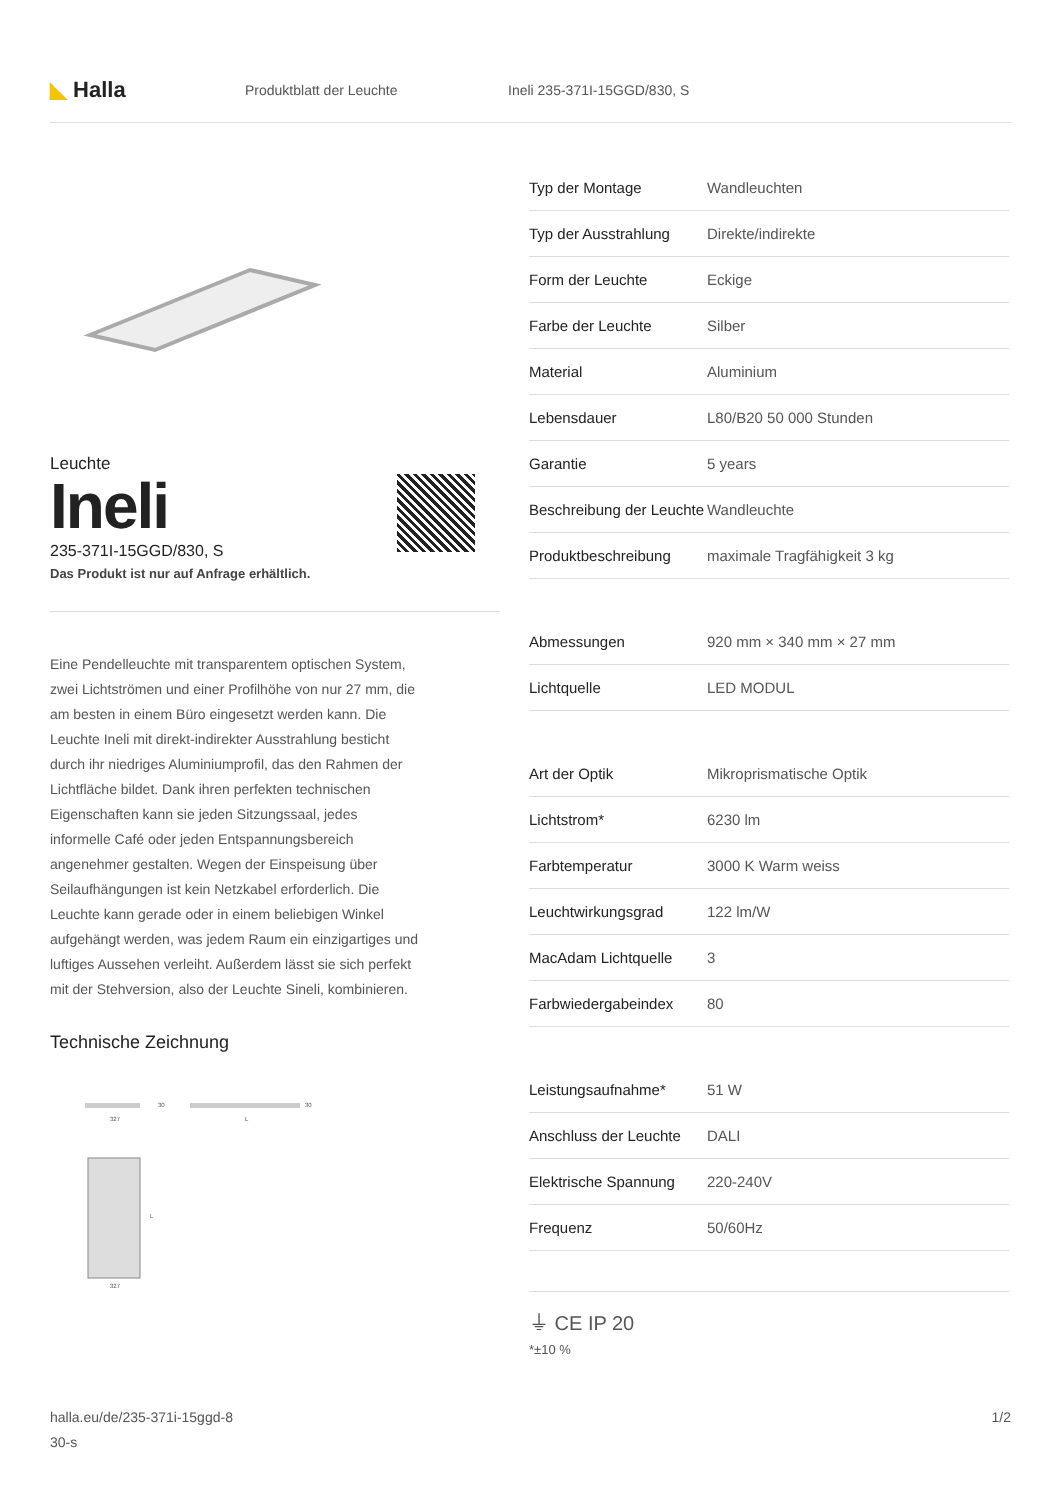◣ Halla Produktblatt der Leuchte Ineli 235-371I-15GGD/830, S
Leuchte
Ineli
235-371I-15GGD/830, S
Das Produkt ist nur auf Anfrage erhältlich.
Eine Pendelleuchte mit transparentem optischen System, zwei Lichtströmen und einer Profilhöhe von nur 27 mm, die am besten in einem Büro eingesetzt werden kann. Die Leuchte Ineli mit direkt-indirekter Ausstrahlung besticht durch ihr niedriges Aluminiumprofil, das den Rahmen der Lichtfläche bildet. Dank ihren perfekten technischen Eigenschaften kann sie jeden Sitzungssaal, jedes informelle Café oder jeden Entspannungsbereich angenehmer gestalten. Wegen der Einspeisung über Seilaufhängungen ist kein Netzkabel erforderlich. Die Leuchte kann gerade oder in einem beliebigen Winkel aufgehängt werden, was jedem Raum ein einzigartiges und luftiges Aussehen verleiht. Außerdem lässt sie sich perfekt mit der Stehversion, also der Leuchte Sineli, kombinieren.
Technische Zeichnung
327
30
L
30
L
327
| Typ der Montage | Wandleuchten |
| Typ der Ausstrahlung | Direkte/indirekte |
| Form der Leuchte | Eckige |
| Farbe der Leuchte | Silber |
| Material | Aluminium |
| Lebensdauer | L80/B20 50 000 Stunden |
| Garantie | 5 years |
| Beschreibung der Leuchte | Wandleuchte |
| Produktbeschreibung | maximale Tragfähigkeit 3 kg |
| Abmessungen | 920 mm × 340 mm × 27 mm |
| Lichtquelle | LED MODUL |
| Art der Optik | Mikroprismatische Optik |
| Lichtstrom* | 6230 lm |
| Farbtemperatur | 3000 K Warm weiss |
| Leuchtwirkungsgrad | 122 lm/W |
| MacAdam Lichtquelle | 3 |
| Farbwiedergabeindex | 80 |
| Leistungsaufnahme* | 51 W |
| Anschluss der Leuchte | DALI |
| Elektrische Spannung | 220-240V |
| Frequenz | 50/60Hz |
⏚ CE IP 20
*±10 %
halla.eu/de/235-371i-15ggd-8
30-s 1/2